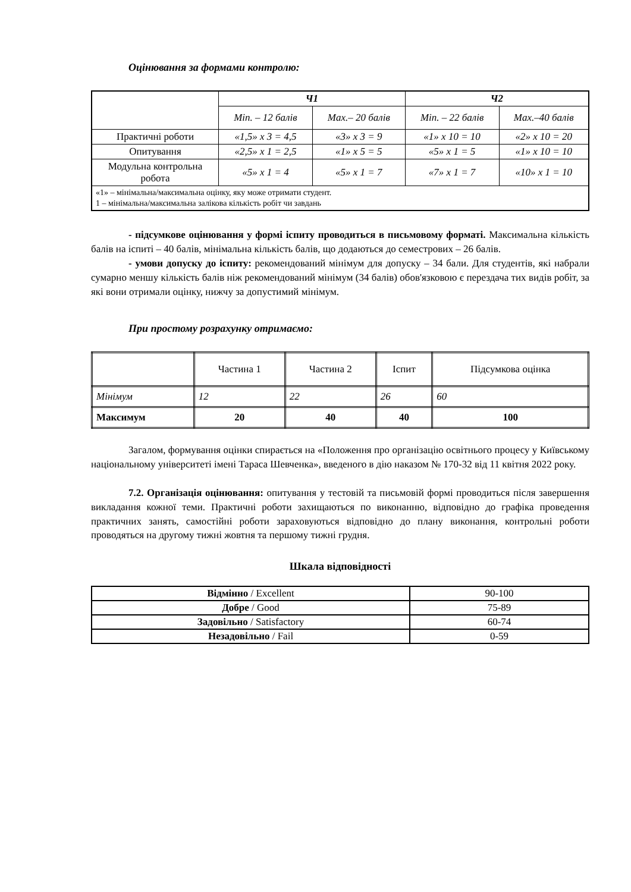Оцінювання за формами контролю:
| | Ч1 | | Ч2 | |
| | Min. – 12 балів | Max.– 20 балів | Min. – 22 балів | Max.–40 балів |
| Практичні роботи | «1,5» x 3 = 4,5 | «3» x 3 = 9 | «1» x 10 = 10 | «2» x 10 = 20 |
| Опитування | «2,5» x 1 = 2,5 | «1» x 5 = 5 | «5» x 1 = 5 | «1» x 10 = 10 |
| Модульна контрольна робота | «5» x 1 = 4 | «5» x 1 = 7 | «7» x 1 = 7 | «10» x 1 = 10 |
| «1» – мінімальна/максимальна оцінку, яку може отримати студент. 1 – мінімальна/максимальна залікова кількість робіт чи завдань | | | | |
- підсумкове оцінювання у формі іспиту проводиться в письмовому форматі. Максимальна кількість балів на іспиті – 40 балів, мінімальна кількість балів, що додаються до семестрових – 26 балів.
- умови допуску до іспиту: рекомендований мінімум для допуску – 34 бали. Для студентів, які набрали сумарно меншу кількість балів ніж рекомендований мінімум (34 балів) обов'язковою є перездача тих видів робіт, за які вони отримали оцінку, нижчу за допустимий мінімум.
При простому розрахунку отримаємо:
| | Частина 1 | Частина 2 | Іспит | Підсумкова оцінка |
| Мінімум | 12 | 22 | 26 | 60 |
| Максимум | 20 | 40 | 40 | 100 |
Загалом, формування оцінки спирається на «Положення про організацію освітнього процесу у Київському національному університеті імені Тараса Шевченка», введеного в дію наказом № 170-32 від 11 квітня 2022 року.
7.2. Організація оцінювання: опитування у тестовій та письмовій формі проводиться після завершення викладання кожної теми. Практичні роботи захищаються по виконанню, відповідно до графіка проведення практичних занять, самостійні роботи зараховуються відповідно до плану виконання, контрольні роботи проводяться на другому тижні жовтня та першому тижні грудня.
Шкала відповідності
| Відмінно / Excellent | 90-100 |
| Добре / Good | 75-89 |
| Задовільно / Satisfactory | 60-74 |
| Незадовільно / Fail | 0-59 |